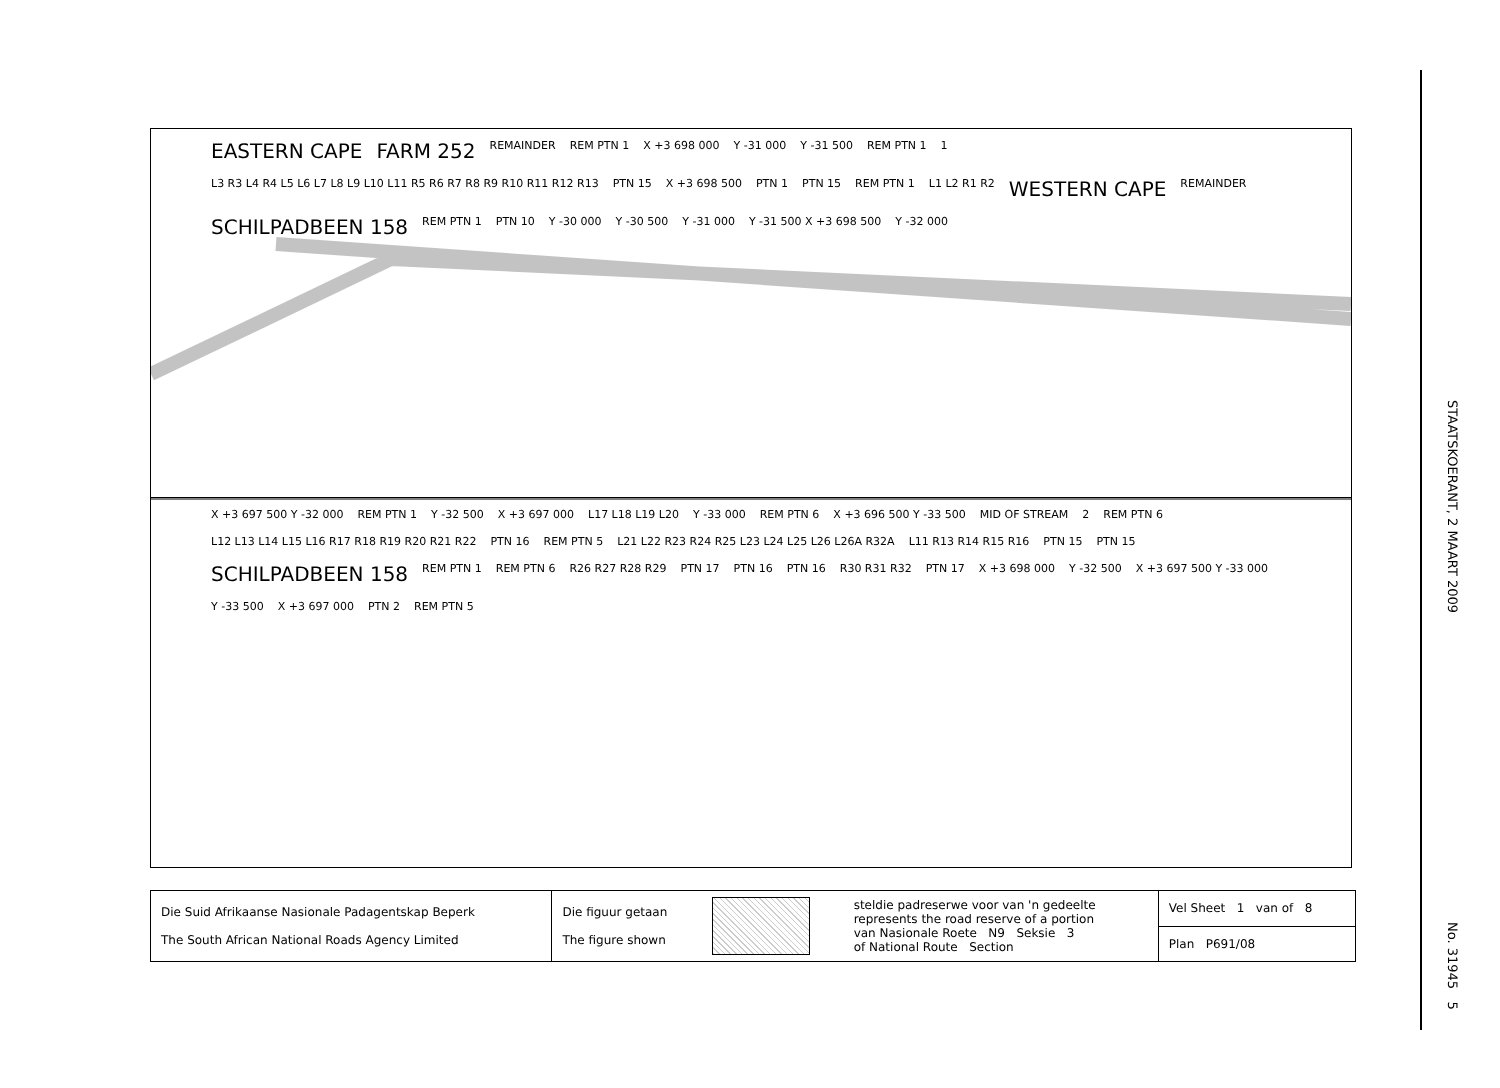EASTERN CAPE FARM 252 REMAINDER REM PTN 1 X +3 698 000 Y -31 000 Y -31 500 REM PTN 1 1 L3 R3 L4 R4 L5 L6 L7 L8 L9 L10 L11 R5 R6 R7 R8 R9 R10 R11 R12 R13 PTN 15 X +3 698 500 PTN 1 PTN 15 REM PTN 1 L1 L2 R1 R2 WESTERN CAPE REMAINDER SCHILPADBEEN 158 REM PTN 1 PTN 10 Y -30 000 Y -30 500 Y -31 000 Y -31 500 X +3 698 500 Y -32 000
X +3 697 500 Y -32 000 REM PTN 1 Y -32 500 X +3 697 000 L17 L18 L19 L20 Y -33 000 REM PTN 6 X +3 696 500 Y -33 500 MID OF STREAM 2 REM PTN 6 L12 L13 L14 L15 L16 R17 R18 R19 R20 R21 R22 PTN 16 REM PTN 5 L21 L22 R23 R24 R25 L23 L24 L25 L26 L26A R32A L11 R13 R14 R15 R16 PTN 15 PTN 15 SCHILPADBEEN 158 REM PTN 1 REM PTN 6 R26 R27 R28 R29 PTN 17 PTN 16 PTN 16 R30 R31 R32 PTN 17 X +3 698 000 Y -32 500 X +3 697 500 Y -33 000 Y -33 500 X +3 697 000 PTN 2 REM PTN 5
| Die Suid Afrikaanse Nasionale Padagentskap Beperk The South African National Roads Agency Limited | Die figuur getaan The figure shown | | steldie padreserwe voor van 'n gedeelte represents the road reserve of a portion van Nasionale Roete N9 Seksie 3 of National Route Section | Vel Sheet 1 van of 8 |
| | | | | Plan P691/08 |
STAATSKOERANT, 2 MAART 2009 No. 31945 5